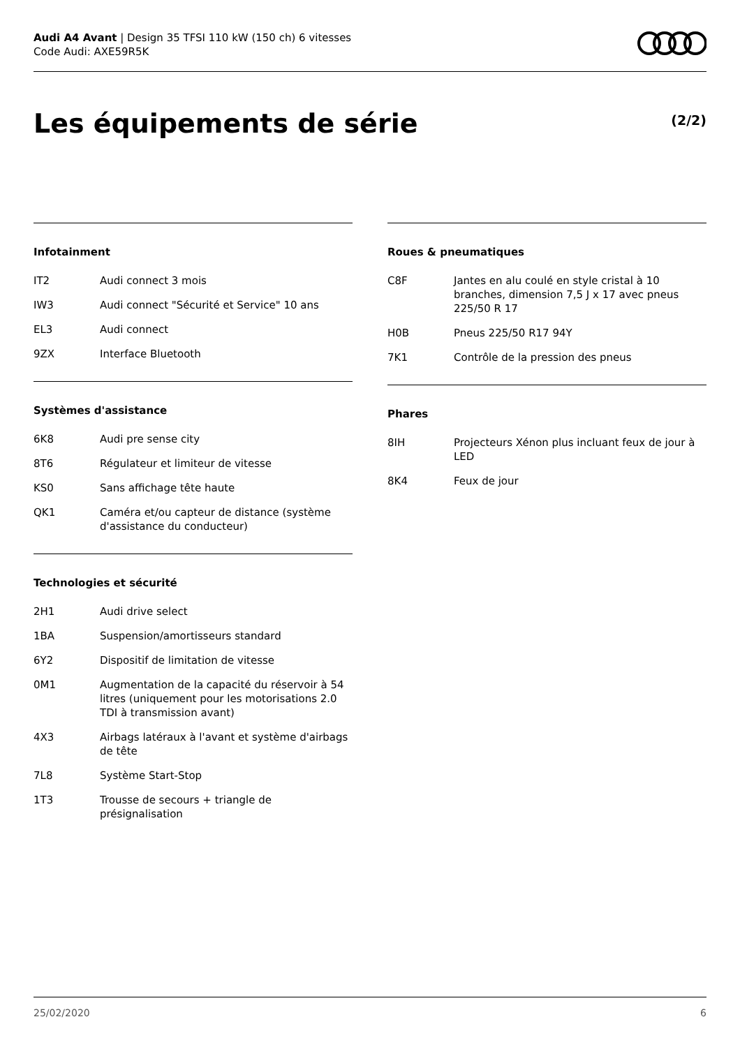Audi A4 Avant | Design 35 TFSI 110 kW (150 ch) 6 vitesses
Code Audi: AXE59R5K
Les équipements de série
(2/2)
Infotainment
| IT2 | Audi connect 3 mois |
| IW3 | Audi connect "Sécurité et Service" 10 ans |
| EL3 | Audi connect |
| 9ZX | Interface Bluetooth |
Systèmes d'assistance
| 6K8 | Audi pre sense city |
| 8T6 | Régulateur et limiteur de vitesse |
| KS0 | Sans affichage tête haute |
| QK1 | Caméra et/ou capteur de distance (système d'assistance du conducteur) |
Technologies et sécurité
| 2H1 | Audi drive select |
| 1BA | Suspension/amortisseurs standard |
| 6Y2 | Dispositif de limitation de vitesse |
| 0M1 | Augmentation de la capacité du réservoir à 54 litres (uniquement pour les motorisations 2.0 TDI à transmission avant) |
| 4X3 | Airbags latéraux à l'avant et système d'airbags de tête |
| 7L8 | Système Start-Stop |
| 1T3 | Trousse de secours + triangle de présignalisation |
Roues & pneumatiques
| C8F | Jantes en alu coulé en style cristal à 10 branches, dimension 7,5 J x 17 avec pneus 225/50 R 17 |
| H0B | Pneus 225/50 R17 94Y |
| 7K1 | Contrôle de la pression des pneus |
Phares
| 8IH | Projecteurs Xénon plus incluant feux de jour à LED |
| 8K4 | Feux de jour |
25/02/2020 6